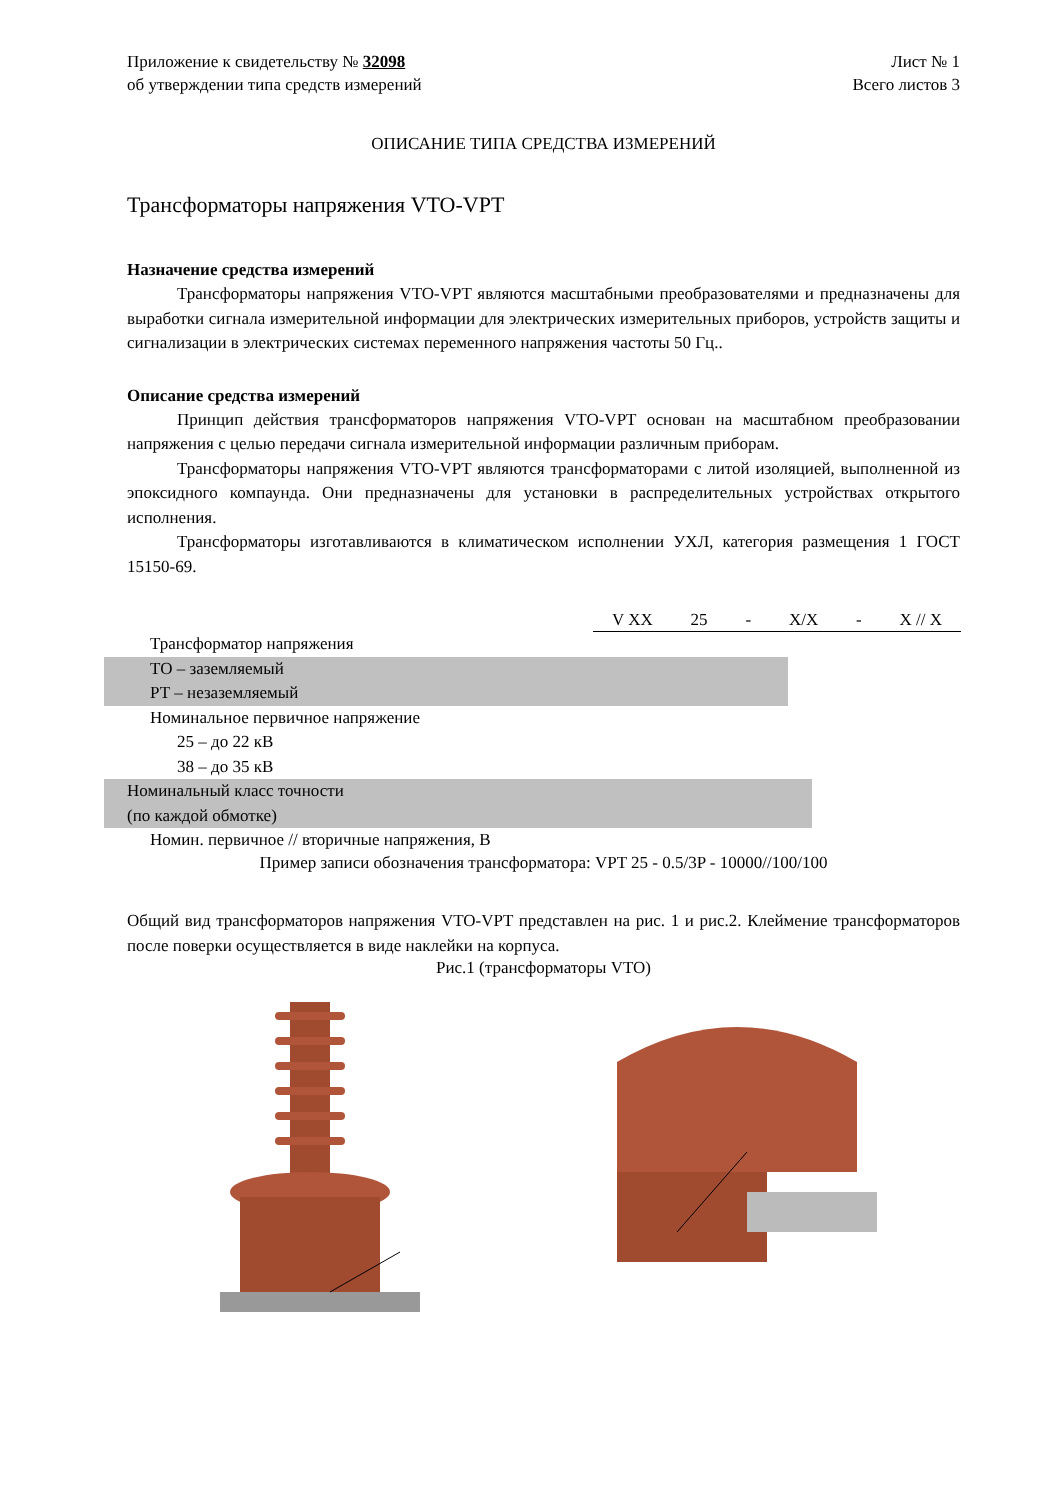Приложение к свидетельству № 32098 Лист № 1
об утверждении типа средств измерений Всего листов 3
ОПИСАНИЕ ТИПА СРЕДСТВА ИЗМЕРЕНИЙ
Трансформаторы напряжения VTO-VPT
Назначение средства измерений
Трансформаторы напряжения VTO-VPT являются масштабными преобразователями и предназначены для выработки сигнала измерительной информации для электрических измерительных приборов, устройств защиты и сигнализации в электрических системах переменного напряжения частоты 50 Гц..
Описание средства измерений
Принцип действия трансформаторов напряжения VTO-VPT основан на масштабном преобразовании напряжения с целью передачи сигнала измерительной информации различным приборам.
Трансформаторы напряжения VTO-VPT являются трансформаторами с литой изоляцией, выполненной из эпоксидного компаунда. Они предназначены для установки в распределительных устройствах открытого исполнения.
Трансформаторы изготавливаются в климатическом исполнении УХЛ, категория размещения 1 ГОСТ 15150-69.
V XX 25 - X/X - X // X
Трансформатор напряжения
ТО – заземляемый
РТ – незаземляемый
Номинальное первичное напряжение
25 – до 22 кВ
38 – до 35 кВ
Номинальный класс точности
(по каждой обмотке)
Номин. первичное // вторичные напряжения, В
Пример записи обозначения трансформатора: VPT 25 - 0.5/3P - 10000//100/100
Общий вид трансформаторов напряжения VTO-VPT представлен на рис. 1 и рис.2. Клеймение трансформаторов после поверки осуществляется в виде наклейки на корпуса.
Рис.1 (трансформаторы VTO)